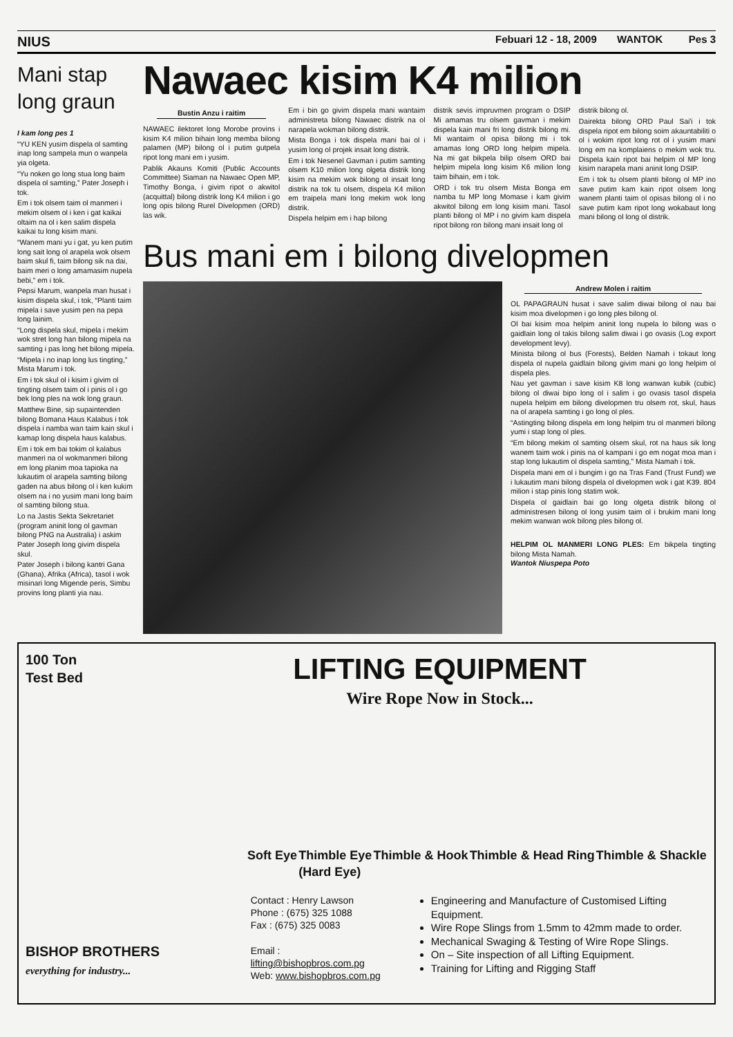NIUS Febuari 12 - 18, 2009 WANTOK Pes 3
Mani stap long graun
I kam long pes 1
“YU KEN yusim dispela ol samting inap long sampela mun o wanpela yia olgeta.
“Yu noken go long stua long baim dispela ol samting,” Pater Joseph i tok.
Em i tok olsem taim ol manmeri i mekim olsem ol i ken i gat kaikai oltaim na ol i ken salim dispela kaikai tu long kisim mani.
“Wanem mani yu i gat, yu ken putim long sait long ol arapela wok olsem baim skul fi, taim bilong sik na dai, baim meri o long amamasim nupela bebi,” em i tok.
Pepsi Marum, wanpela man husat i kisim dispela skul, i tok, “Planti taim mipela i save yusim pen na pepa long lainim.
“Long dispela skul, mipela i mekim wok stret long han bilong mipela na samting i pas long het bilong mipela.
“Mipela i no inap long lus tingting,” Mista Marum i tok.
Em i tok skul ol i kisim i givim ol tingting olsem taim ol i pinis ol i go bek long ples na wok long graun.
Matthew Bine, sip supaintenden bilong Bomana Haus Kalabus i tok dispela i namba wan taim kain skul i kamap long dispela haus kalabus.
Em i tok em bai tokim ol kalabus manmeri na ol wokmanmeri bilong em long planim moa tapioka na lukautim ol arapela samting bilong gaden na abus bilong ol i ken kukim olsem na i no yusim mani long baim ol samting bilong stua.
Lo na Jastis Sekta Sekretariet (program aninit long ol gavman bilong PNG na Australia) i askim Pater Joseph long givim dispela skul.
Pater Joseph i bilong kantri Gana (Ghana), Afrika (Africa), tasol i wok misinari long Migende peris, Simbu provins long planti yia nau.
Nawaec kisim K4 milion
Bustin Anzu i raitim
NAWAEC ilektoret long Morobe provins i kisim K4 milion bihain long memba bilong palamen (MP) bilong ol i putim gutpela ripot long mani em i yusim.
Pablik Akauns Komiti (Public Accounts Committee) Siaman na Nawaec Open MP, Timothy Bonga, i givim ripot o akwitol (acquittal) bilong distrik long K4 milion i go long opis bilong Rurel Divelopmen (ORD) las wik.
Em i bin go givim dispela mani wantaim administreta bilong Nawaec distrik na ol narapela wokman bilong distrik.
Mista Bonga i tok dispela mani bai ol i yusim long ol projek insait long distrik.
Em i tok Nesenel Gavman i putim samting olsem K10 milion long olgeta distrik long kisim na mekim wok bilong ol insait long distrik na tok tu olsem, dispela K4 milion em traipela mani long mekim wok long distrik.
Dispela helpim em i hap bilong
distrik sevis impruvmen program o DSIP Mi amamas tru olsem gavman i mekim dispela kain mani fri long distrik bilong mi. Mi wantaim ol opisa bilong mi i tok amamas long ORD long helpim mipela. Na mi gat bikpela bilip olsem ORD bai helpim mipela long kisim K6 milion long taim bihain, em i tok.
ORD i tok tru olsem Mista Bonga em namba tu MP long Momase i kam givim akwitol bilong em long kisim mani. Tasol planti bilong ol MP i no givim kam dispela ripot bilong ron bilong mani insait long ol
distrik bilong ol.
Dairekta bilong ORD Paul Sai'i i tok dispela ripot em bilong soim akauntabiliti o ol i wokim ripot long rot ol i yusim mani long em na komplaiens o mekim wok tru. Dispela kain ripot bai helpim ol MP long kisim narapela mani aninit long DSIP.
Em i tok tu olsem planti bilong ol MP ino save putim kam kain ripot olsem long wanem planti taim ol opisas bilong ol i no save putim kam ripot long wokabaut long mani bilong ol long ol distrik.
Bus mani em i bilong divelopmen
Andrew Molen i raitim
OL PAPAGRAUN husat i save salim diwai bilong ol nau bai kisim moa divelopmen i go long ples bilong ol.
Ol bai kisim moa helpim aninit long nupela lo bilong was o gaidlain long ol takis bilong salim diwai i go ovasis (Log export development levy).
Minista bilong ol bus (Forests), Belden Namah i tokaut long dispela ol nupela gaidlain bilong givim mani go long helpim ol dispela ples.
Nau yet gavman i save kisim K8 long wanwan kubik (cubic) bilong ol diwai bipo long ol i salim i go ovasis tasol dispela nupela helpim em bilong divelopmen tru olsem rot, skul, haus na ol arapela samting i go long ol ples.
“Astingting bilong dispela em long helpim tru ol manmeri bilong yumi i stap long ol ples.
“Em bilong mekim ol samting olsem skul, rot na haus sik long wanem taim wok i pinis na ol kampani i go em nogat moa man i stap long lukautim ol dispela samting,” Mista Namah i tok.
Dispela mani em ol i bungim i go na Tras Fand (Trust Fund) we i lukautim mani bilong dispela ol divelopmen wok i gat K39. 804 milion i stap pinis long statim wok.
Dispela ol gaidlain bai go long olgeta distrik bilong ol administresen bilong ol long yusim taim ol i brukim mani long mekim wanwan wok bilong ples bilong ol.
HELPIM OL MANMERI LONG PLES: Em bikpela tingting bilong Mista Namah.
Wantok Niuspepa Poto
100 Ton
Test Bed
LIFTING EQUIPMENT
Wire Rope Now in Stock...
Soft Eye Thimble Eye
(Hard Eye) Thimble & Hook Thimble & Head Ring Thimble & Shackle
BISHOP BROTHERS
everything for industry...
Contact : Henry Lawson
Phone : (675) 325 1088
Fax : (675) 325 0083
Email : lifting@bishopbros.com.pg
Web: www.bishopbros.com.pg
Engineering and Manufacture of Customised Lifting Equipment.
Wire Rope Slings from 1.5mm to 42mm made to order.
Mechanical Swaging & Testing of Wire Rope Slings.
On – Site inspection of all Lifting Equipment.
Training for Lifting and Rigging Staff